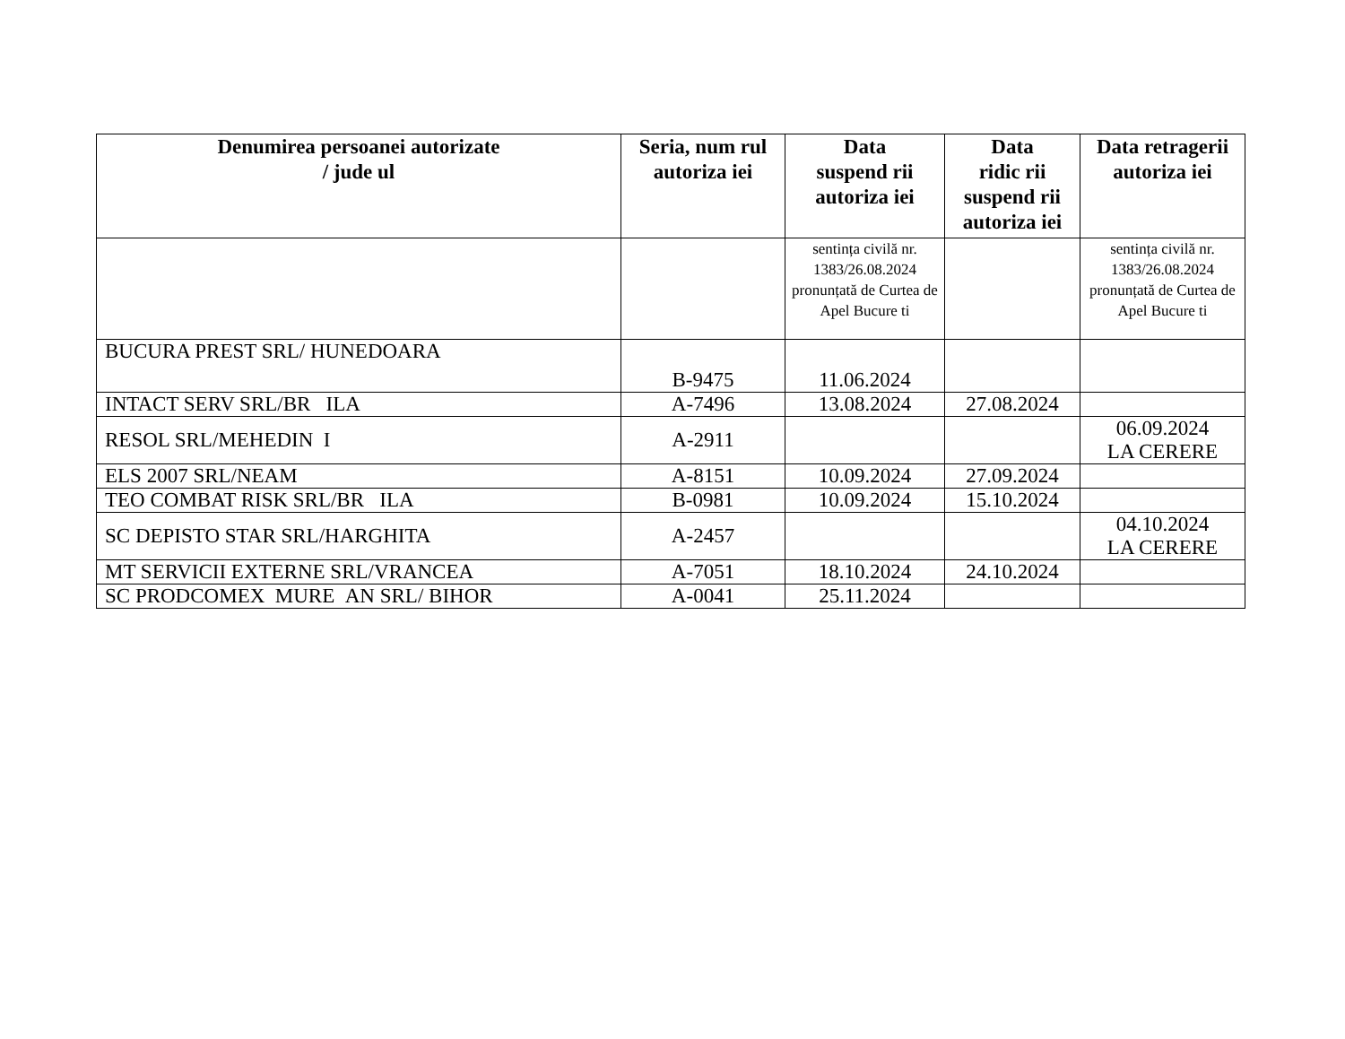| Denumirea persoanei autorizate / jude ul | Seria, num rul autoriza iei | Data suspend rii autoriza iei | Data ridic rii suspend rii autoriza iei | Data retragerii autoriza iei |
| --- | --- | --- | --- | --- |
| | | sentința civilă nr. 1383/26.08.2024 pronunțată de Curtea de Apel Bucure ti | | sentința civilă nr. 1383/26.08.2024 pronunțată de Curtea de Apel Bucure ti |
| BUCURA PREST SRL/ HUNEDOARA | B-9475 | 11.06.2024 | | |
| INTACT SERV SRL/BR ILA | A-7496 | 13.08.2024 | 27.08.2024 | |
| RESOL SRL/MEHEDIN I | A-2911 | | | 06.09.2024 LA CERERE |
| ELS 2007 SRL/NEAM | A-8151 | 10.09.2024 | 27.09.2024 | |
| TEO COMBAT RISK SRL/BR ILA | B-0981 | 10.09.2024 | 15.10.2024 | |
| SC DEPISTO STAR SRL/HARGHITA | A-2457 | | | 04.10.2024 LA CERERE |
| MT SERVICII EXTERNE SRL/VRANCEA | A-7051 | 18.10.2024 | 24.10.2024 | |
| SC PRODCOMEX MURE AN SRL/ BIHOR | A-0041 | 25.11.2024 | | |